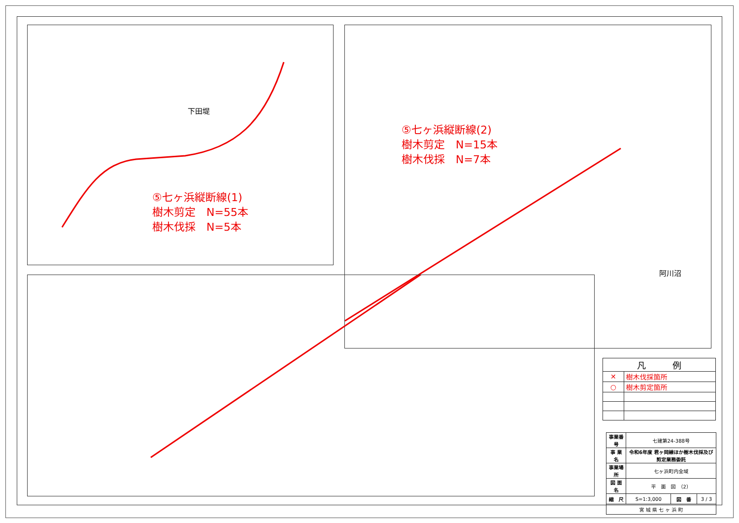下田堤
⑤七ヶ浜縦断線(1)
樹木剪定　N=55本
樹木伐採　N=5本
⑤七ヶ浜縦断線(2)
樹木剪定　N=15本
樹木伐採　N=7本
阿川沼
| 凡 例 | |
| --- | --- |
| ✕ | 樹木伐採箇所 |
| ○ | 樹木剪定箇所 |
| 事業番号 | 七建第24-388号 | | |
| 事 業 名 | 令和6年度 君ヶ岡線ほか樹木伐採及び剪定業務委託 | | |
| 事業場所 | 七ヶ浜町内全域 | | |
| 図 面 名 | 平 面 図 （2） | | |
| 縮 尺 | S=1:3,000 | 図 番 | 3 / 3 |
| 宮 城 県 七 ヶ 浜 町 | | | |